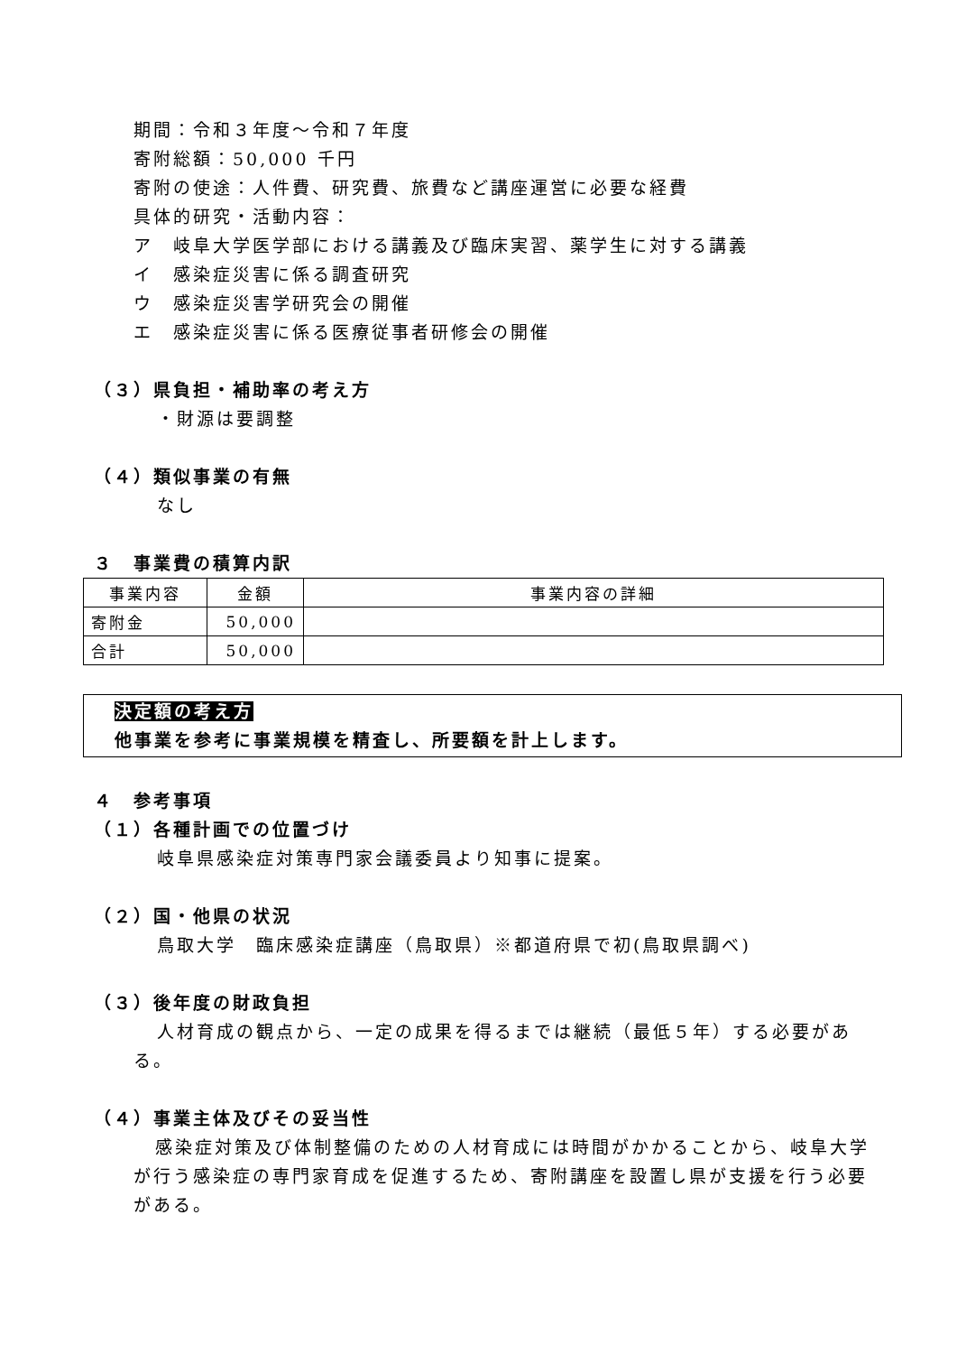期間：令和３年度～令和７年度
寄附総額：50,000 千円
寄附の使途：人件費、研究費、旅費など講座運営に必要な経費
具体的研究・活動内容：
ア　岐阜大学医学部における講義及び臨床実習、薬学生に対する講義
イ　感染症災害に係る調査研究
ウ　感染症災害学研究会の開催
エ　感染症災害に係る医療従事者研修会の開催
（３）県負担・補助率の考え方
・財源は要調整
（４）類似事業の有無
なし
３　事業費の積算内訳
| 事業内容 | 金額 | 事業内容の詳細 |
| --- | --- | --- |
| 寄附金 | 50,000 | |
| 合計 | 50,000 | |
決定額の考え方
他事業を参考に事業規模を精査し、所要額を計上します。
４　参考事項
（１）各種計画での位置づけ
岐阜県感染症対策専門家会議委員より知事に提案。
（２）国・他県の状況
鳥取大学　臨床感染症講座（鳥取県）※都道府県で初(鳥取県調べ)
（３）後年度の財政負担
人材育成の観点から、一定の成果を得るまでは継続（最低５年）する必要がある。
（４）事業主体及びその妥当性
感染症対策及び体制整備のための人材育成には時間がかかることから、岐阜大学が行う感染症の専門家育成を促進するため、寄附講座を設置し県が支援を行う必要がある。